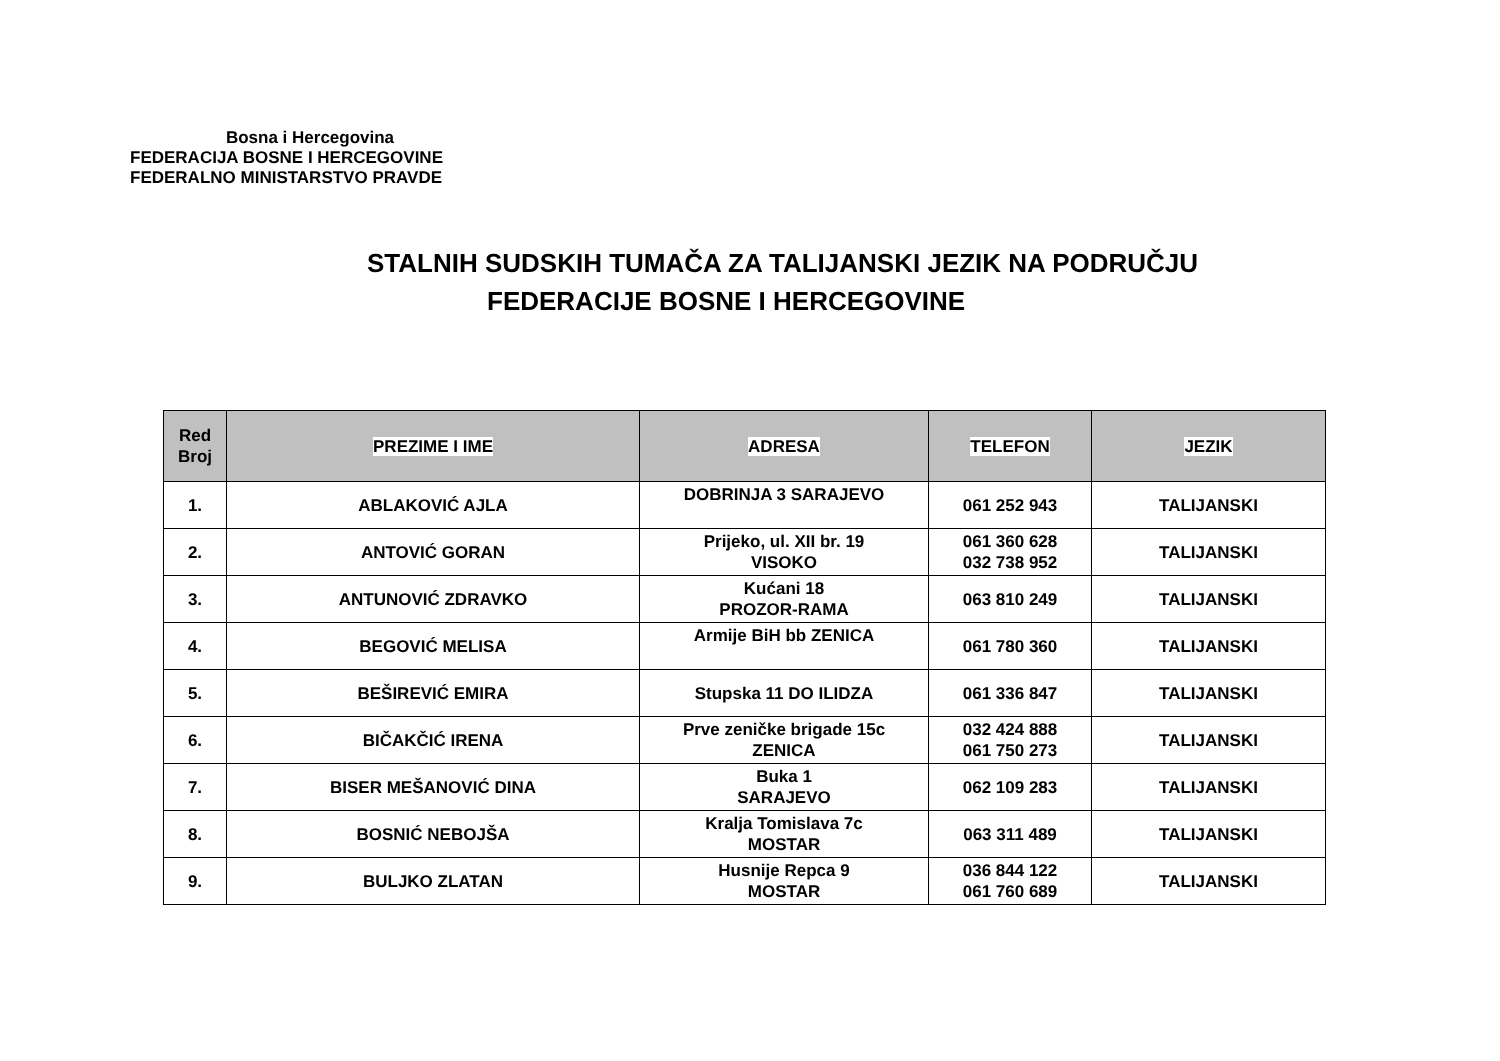Bosna i Hercegovina
FEDERACIJA BOSNE I HERCEGOVINE
FEDERALNO MINISTARSTVO PRAVDE
STALNIH SUDSKIH TUMAČA ZA TALIJANSKI JEZIK NA PODRUČJU
FEDERACIJE BOSNE I HERCEGOVINE
| Red Broj | PREZIME I IME | ADRESA | TELEFON | JEZIK |
| --- | --- | --- | --- | --- |
| 1. | ABLAKOVIĆ AJLA | DOBRINJA 3 SARAJEVO | 061 252 943 | TALIJANSKI |
| 2. | ANTOVIĆ GORAN | Prijeko, ul. XII br. 19 VISOKO | 061 360 628 032 738 952 | TALIJANSKI |
| 3. | ANTUNOVIĆ ZDRAVKO | Kućani 18 PROZOR-RAMA | 063 810 249 | TALIJANSKI |
| 4. | BEGOVIĆ MELISA | Armije BiH bb ZENICA | 061 780 360 | TALIJANSKI |
| 5. | BEŠIREVIĆ EMIRA | Stupska 11 DO ILIDZA | 061 336 847 | TALIJANSKI |
| 6. | BIČAKČIĆ IRENA | Prve zeničke brigade 15c ZENICA | 032 424 888 061 750 273 | TALIJANSKI |
| 7. | BISER MEŠANOVIĆ DINA | Buka 1 SARAJEVO | 062 109 283 | TALIJANSKI |
| 8. | BOSNIĆ NEBOJŠA | Kralja Tomislava 7c MOSTAR | 063 311 489 | TALIJANSKI |
| 9. | BULJKO ZLATAN | Husnije Repca 9 MOSTAR | 036 844 122 061 760 689 | TALIJANSKI |